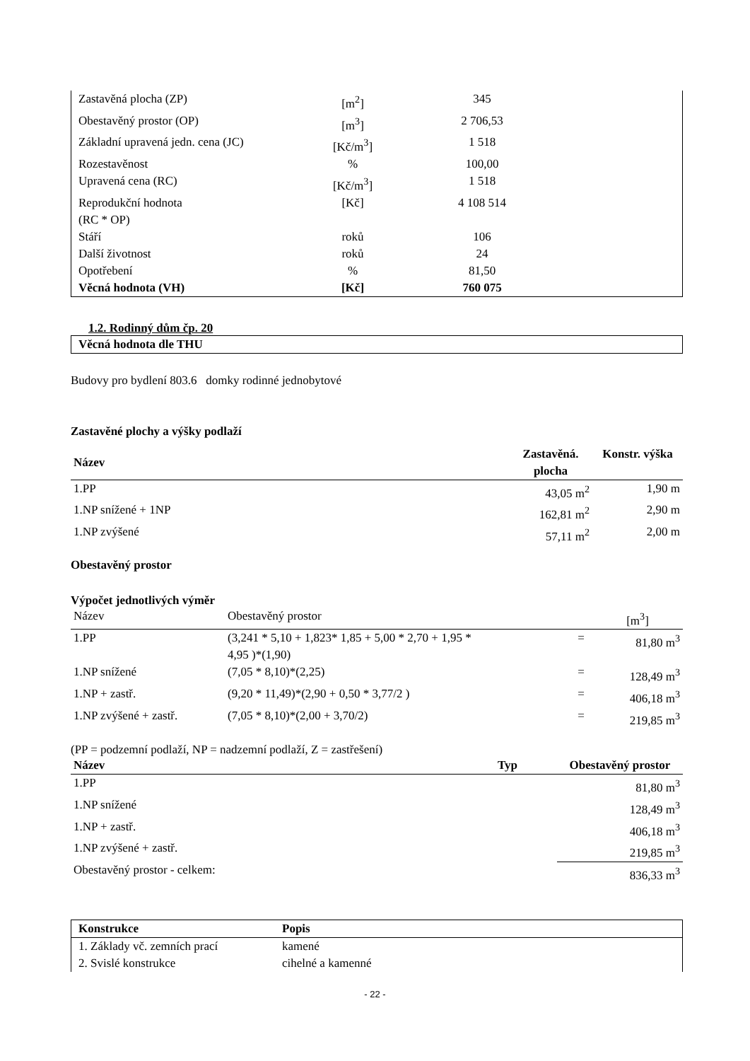| Zastavěná plocha (ZP) | [m<sup>2</sup>] | 345 | |
| Obestavěný prostor (OP) | [m<sup>3</sup>] | 2 706,53 | |
| Základní upravená jedn. cena (JC) | [Kč/m<sup>3</sup>] | 1 518 | |
| Rozestavěnost | % | 100,00 | |
| Upravená cena (RC) | [Kč/m<sup>3</sup>] | 1 518 | |
| Reprodukční hodnota (RC * OP) | [Kč] | 4 108 514 | |
| Stáří | roků | 106 | |
| Další životnost | roků | 24 | |
| Opotřebení | % | 81,50 | |
| Věcná hodnota (VH) | [Kč] | 760 075 | |
1.2. Rodinný dům čp. 20
Věcná hodnota dle THU
Budovy pro bydlení 803.6 domky rodinné jednobytové
Zastavěné plochy a výšky podlaží
| Název | Zastavěná. plocha | Konstr. výška |
| --- | --- | --- |
| 1.PP | 43,05 m<sup>2</sup> | 1,90 m |
| 1.NP snížené + 1NP | 162,81 m<sup>2</sup> | 2,90 m |
| 1.NP zvýšené | 57,11 m<sup>2</sup> | 2,00 m |
Obestavěný prostor
Výpočet jednotlivých výměr
| Název | Obestavěný prostor | | [m<sup>3</sup>] |
| 1.PP | (3,241 * 5,10 + 1,823* 1,85 + 5,00 * 2,70 + 1,95 * 4,95 )*(1,90) | = | 81,80 m<sup>3</sup> |
| 1.NP snížené | (7,05 * 8,10)*(2,25) | = | 128,49 m<sup>3</sup> |
| 1.NP + zastř. | (9,20 * 11,49)*(2,90 + 0,50 * 3,77/2 ) | = | 406,18 m<sup>3</sup> |
| 1.NP zvýšené + zastř. | (7,05 * 8,10)*(2,00 + 3,70/2) | = | 219,85 m<sup>3</sup> |
(PP = podzemní podlaží, NP = nadzemní podlaží, Z = zastřešení)
| Název | Typ | Obestavěný prostor |
| --- | --- | --- |
| 1.PP | | 81,80 m<sup>3</sup> |
| 1.NP snížené | | 128,49 m<sup>3</sup> |
| 1.NP + zastř. | | 406,18 m<sup>3</sup> |
| 1.NP zvýšené + zastř. | | 219,85 m<sup>3</sup> |
| Obestavěný prostor - celkem: | | 836,33 m<sup>3</sup> |
| Konstrukce | Popis |
| --- | --- |
| 1. Základy vč. zemních prací | kamené |
| 2. Svislé konstrukce | cihelné a kamenné |
- 22 -